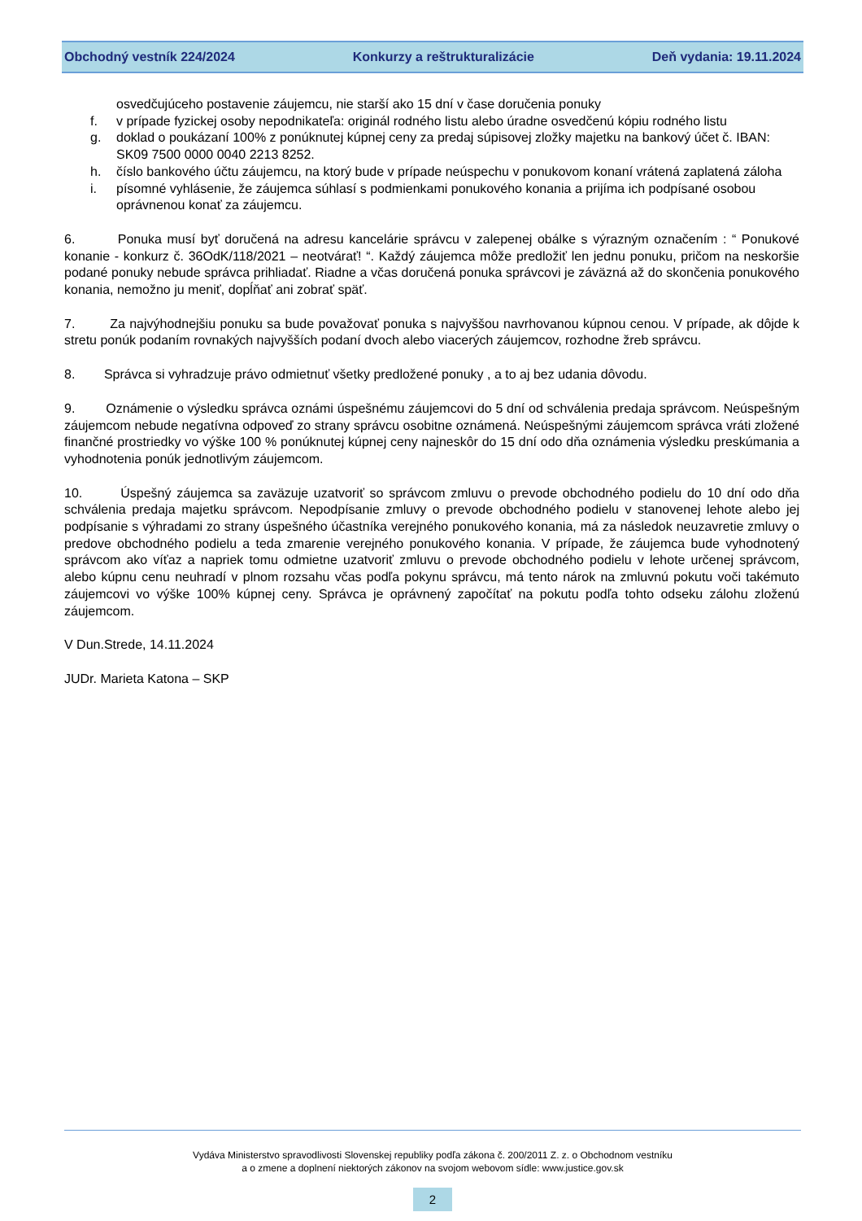Obchodný vestník 224/2024 Konkurzy a reštrukturalizácie Deň vydania: 19.11.2024
osvedčujúceho postavenie záujemcu, nie starší ako 15 dní v čase doručenia ponuky
f. v prípade fyzickej osoby nepodnikateľa: originál rodného listu alebo úradne osvedčenú kópiu rodného listu
g. doklad o poukázaní 100% z ponúknutej kúpnej ceny za predaj súpisovej zložky majetku na bankový účet č. IBAN: SK09 7500 0000 0040 2213 8252.
h. číslo bankového účtu záujemcu, na ktorý bude v prípade neúspechu v ponukovom konaní vrátená zaplatená záloha
i. písomné vyhlásenie, že záujemca súhlasí s podmienkami ponukového konania a prijíma ich podpísané osobou oprávnenou konať za záujemcu.
6. Ponuka musí byť doručená na adresu kancelárie správcu v zalepenej obálke s výrazným označením : “ Ponukové konanie - konkurz č. 36OdK/118/2021 – neotvárať! “. Každý záujemca môže predložiť len jednu ponuku, pričom na neskoršie podané ponuky nebude správca prihliadať. Riadne a včas doručená ponuka správcovi je záväzná až do skončenia ponukového konania, nemožno ju meniť, dopĺňať ani zobrať späť.
7. Za najvýhodnejšiu ponuku sa bude považovať ponuka s najvyššou navrhovanou kúpnou cenou. V prípade, ak dôjde k stretu ponúk podaním rovnakých najvyšších podaní dvoch alebo viacerých záujemcov, rozhodne žreb správcu.
8. Správca si vyhradzuje právo odmietnuť všetky predložené ponuky , a to aj bez udania dôvodu.
9. Oznámenie o výsledku správca oznámi úspešnému záujemcovi do 5 dní od schválenia predaja správcom. Neúspešným záujemcom nebude negatívna odpoveď zo strany správcu osobitne oznámená. Neúspešnými záujemcom správca vráti zložené finančné prostriedky vo výške 100 % ponúknutej kúpnej ceny najneskôr do 15 dní odo dňa oznámenia výsledku preskúmania a vyhodnotenia ponúk jednotlivým záujemcom.
10. Úspešný záujemca sa zaväzuje uzatvoriť so správcom zmluvu o prevode obchodného podielu do 10 dní odo dňa schválenia predaja majetku správcom. Nepodpísanie zmluvy o prevode obchodného podielu v stanovenej lehote alebo jej podpísanie s výhradami zo strany úspešného účastníka verejného ponukového konania, má za následok neuzavretie zmluvy o predove obchodného podielu a teda zmarenie verejného ponukového konania. V prípade, že záujemca bude vyhodnotený správcom ako víťaz a napriek tomu odmietne uzatvoriť zmluvu o prevode obchodného podielu v lehote určenej správcom, alebo kúpnu cenu neuhradí v plnom rozsahu včas podľa pokynu správcu, má tento nárok na zmluvnú pokutu voči takémuto záujemcovi vo výške 100% kúpnej ceny. Správca je oprávnený započítať na pokutu podľa tohto odseku zálohu zloženú záujemcom.
V Dun.Strede, 14.11.2024
JUDr. Marieta Katona – SKP
Vydáva Ministerstvo spravodlivosti Slovenskej republiky podľa zákona č. 200/2011 Z. z. o Obchodnom vestníku
a o zmene a doplnení niektorých zákonov na svojom webovom sídle: www.justice.gov.sk
2